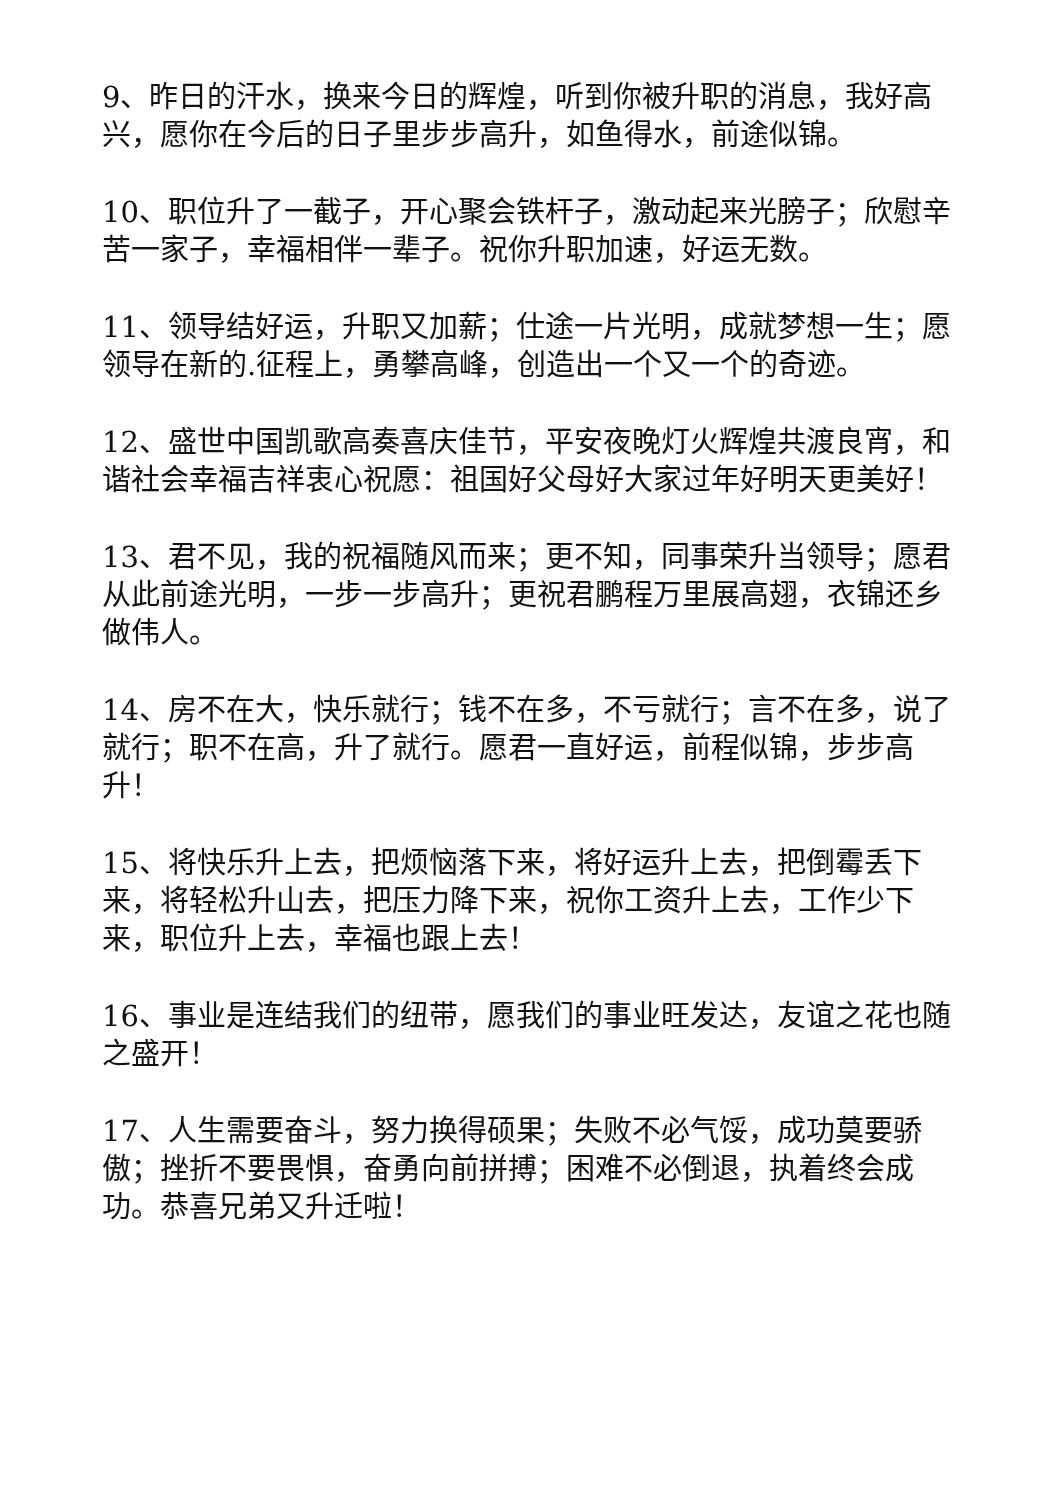9、昨日的汗水，换来今日的辉煌，听到你被升职的消息，我好高兴，愿你在今后的日子里步步高升，如鱼得水，前途似锦。
10、职位升了一截子，开心聚会铁杆子，激动起来光膀子；欣慰辛苦一家子，幸福相伴一辈子。祝你升职加速，好运无数。
11、领导结好运，升职又加薪；仕途一片光明，成就梦想一生；愿领导在新的.征程上，勇攀高峰，创造出一个又一个的奇迹。
12、盛世中国凯歌高奏喜庆佳节，平安夜晚灯火辉煌共渡良宵，和谐社会幸福吉祥衷心祝愿：祖国好父母好大家过年好明天更美好！
13、君不见，我的祝福随风而来；更不知，同事荣升当领导；愿君从此前途光明，一步一步高升；更祝君鹏程万里展高翅，衣锦还乡做伟人。
14、房不在大，快乐就行；钱不在多，不亏就行；言不在多，说了就行；职不在高，升了就行。愿君一直好运，前程似锦，步步高升！
15、将快乐升上去，把烦恼落下来，将好运升上去，把倒霉丢下来，将轻松升山去，把压力降下来，祝你工资升上去，工作少下来，职位升上去，幸福也跟上去！
16、事业是连结我们的纽带，愿我们的事业旺发达，友谊之花也随之盛开！
17、人生需要奋斗，努力换得硕果；失败不必气馁，成功莫要骄傲；挫折不要畏惧，奋勇向前拼搏；困难不必倒退，执着终会成功。恭喜兄弟又升迁啦！